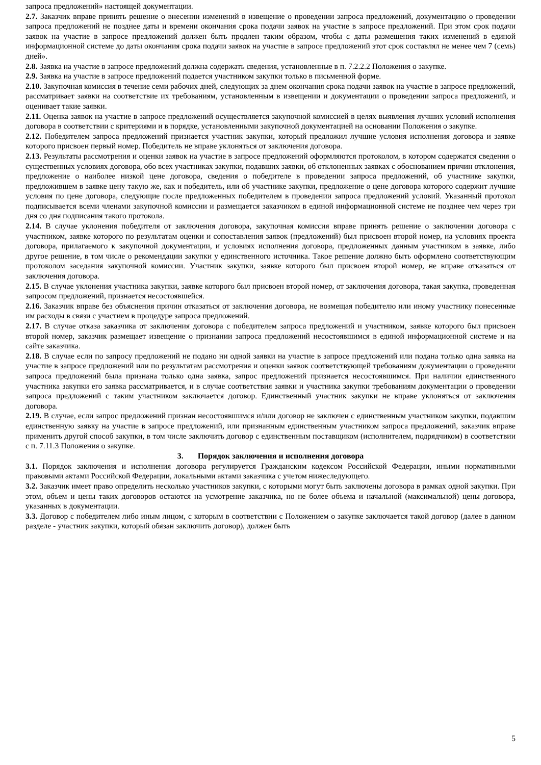запроса предложений» настоящей документации.
2.7. Заказчик вправе принять решение о внесении изменений в извещение о проведении запроса предложений, документацию о проведении запроса предложений не позднее даты и времени окончания срока подачи заявок на участие в запросе предложений. При этом срок подачи заявок на участие в запросе предложений должен быть продлен таким образом, чтобы с даты размещения таких изменений в единой информационной системе до даты окончания срока подачи заявок на участие в запросе предложений этот срок составлял не менее чем 7 (семь) дней».
2.8. Заявка на участие в запросе предложений должна содержать сведения, установленные в п. 7.2.2.2 Положения о закупке.
2.9. Заявка на участие в запросе предложений подается участником закупки только в письменной форме.
2.10. Закупочная комиссия в течение семи рабочих дней, следующих за днем окончания срока подачи заявок на участие в запросе предложений, рассматривает заявки на соответствие их требованиям, установленным в извещении и документации о проведении запроса предложений, и оценивает такие заявки.
2.11. Оценка заявок на участие в запросе предложений осуществляется закупочной комиссией в целях выявления лучших условий исполнения договора в соответствии с критериями и в порядке, установленными закупочной документацией на основании Положения о закупке.
2.12. Победителем запроса предложений признается участник закупки, который предложил лучшие условия исполнения договора и заявке которого присвоен первый номер. Победитель не вправе уклоняться от заключения договора.
2.13. Результаты рассмотрения и оценки заявок на участие в запросе предложений оформляются протоколом, в котором содержатся сведения о существенных условиях договора, обо всех участниках закупки, подавших заявки, об отклоненных заявках с обоснованием причин отклонения, предложение о наиболее низкой цене договора, сведения о победителе в проведении запроса предложений, об участнике закупки, предложившем в заявке цену такую же, как и победитель, или об участнике закупки, предложение о цене договора которого содержит лучшие условия по цене договора, следующие после предложенных победителем в проведении запроса предложений условий. Указанный протокол подписывается всеми членами закупочной комиссии и размещается заказчиком в единой информационной системе не позднее чем через три дня со дня подписания такого протокола.
2.14. В случае уклонения победителя от заключения договора, закупочная комиссия вправе принять решение о заключении договора с участником, заявке которого по результатам оценки и сопоставления заявок (предложений) был присвоен второй номер, на условиях проекта договора, прилагаемого к закупочной документации, и условиях исполнения договора, предложенных данным участником в заявке, либо другое решение, в том числе о рекомендации закупки у единственного источника. Такое решение должно быть оформлено соответствующим протоколом заседания закупочной комиссии. Участник закупки, заявке которого был присвоен второй номер, не вправе отказаться от заключения договора.
2.15. В случае уклонения участника закупки, заявке которого был присвоен второй номер, от заключения договора, такая закупка, проведенная запросом предложений, признается несостоявшейся.
2.16. Заказчик вправе без объяснения причин отказаться от заключения договора, не возмещая победителю или иному участнику понесенные им расходы в связи с участием в процедуре запроса предложений.
2.17. В случае отказа заказчика от заключения договора с победителем запроса предложений и участником, заявке которого был присвоен второй номер, заказчик размещает извещение о признании запроса предложений несостоявшимся в единой информационной системе и на сайте заказчика.
2.18. В случае если по запросу предложений не подано ни одной заявки на участие в запросе предложений или подана только одна заявка на участие в запросе предложений или по результатам рассмотрения и оценки заявок соответствующей требованиям документации о проведении запроса предложений была признана только одна заявка, запрос предложений признается несостоявшимся. При наличии единственного участника закупки его заявка рассматривается, и в случае соответствия заявки и участника закупки требованиям документации о проведении запроса предложений с таким участником заключается договор. Единственный участник закупки не вправе уклоняться от заключения договора.
2.19. В случае, если запрос предложений признан несостоявшимся и/или договор не заключен с единственным участником закупки, подавшим единственную заявку на участие в запросе предложений, или признанным единственным участником запроса предложений, заказчик вправе применить другой способ закупки, в том числе заключить договор с единственным поставщиком (исполнителем, подрядчиком) в соответствии с п. 7.11.3 Положения о закупке.
3. Порядок заключения и исполнения договора
3.1. Порядок заключения и исполнения договора регулируется Гражданским кодексом Российской Федерации, иными нормативными правовыми актами Российской Федерации, локальными актами заказчика с учетом нижеследующего.
3.2. Заказчик имеет право определить несколько участников закупки, с которыми могут быть заключены договора в рамках одной закупки. При этом, объем и цены таких договоров остаются на усмотрение заказчика, но не более объема и начальной (максимальной) цены договора, указанных в документации.
3.3. Договор с победителем либо иным лицом, с которым в соответствии с Положением о закупке заключается такой договор (далее в данном разделе - участник закупки, который обязан заключить договор), должен быть
5